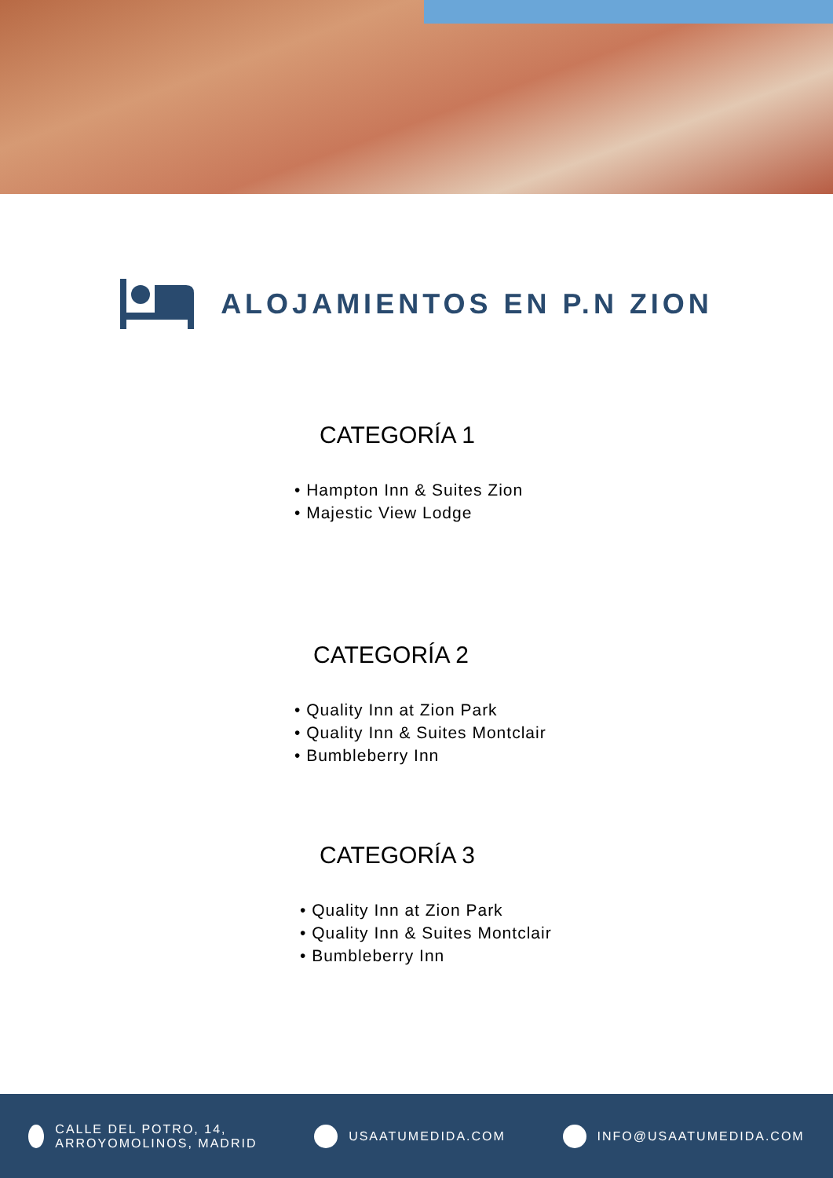ALOJAMIENTOS EN P.N ZION
CATEGORÍA 1
• Hampton Inn & Suites Zion
• Majestic View Lodge
CATEGORÍA 2
• Quality Inn at Zion Park
• Quality Inn & Suites Montclair
• Bumbleberry Inn
CATEGORÍA 3
• Quality Inn at Zion Park
• Quality Inn & Suites Montclair
• Bumbleberry Inn
CALLE DEL POTRO, 14,
ARROYOMOLINOS, MADRID
USAATUMEDIDA.COM INFO@USAATUMEDIDA.COM